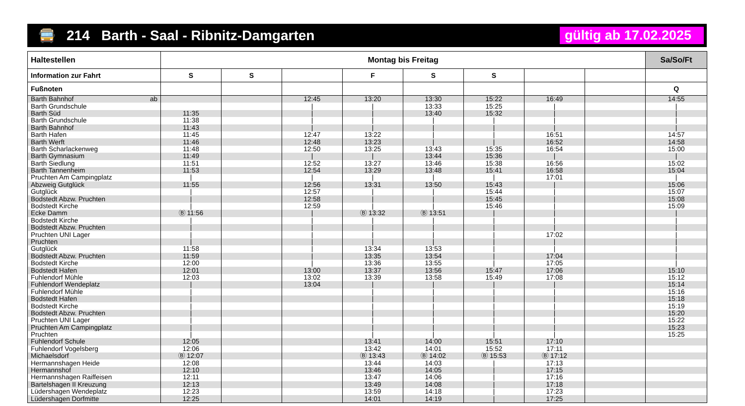🚍 214 Barth - Saal - Ribnitz-Damgarten
gültig ab 17.02.2025
| Haltestellen | Montag bis Freitag | | | | | | | | Sa/So/Ft |
| --- | --- | --- | --- | --- | --- | --- | --- | --- | --- |
| Information zur Fahrt | S | S | | F | S | S | | | |
| Fußnoten | | | | | | | | | Q |
| Barth Bahnhof ab | | | 12:45 | 13:20 | 13:30 | 15:22 | 16:49 | | 14:55 |
| Barth Grundschule | | | / | / | 13:33 | 15:25 | / | | / |
| Barth Süd | 11:35 | | / | / | 13:40 | 15:32 | / | | / |
| Barth Grundschule | 11:38 | | / | / | / | / | / | | / |
| Barth Bahnhof | 11:43 | | / | / | / | / | / | | / |
| Barth Hafen | 11:45 | | 12:47 | 13:22 | / | / | 16:51 | | 14:57 |
| Barth Werft | 11:46 | | 12:48 | 13:23 | / | / | 16:52 | | 14:58 |
| Barth Scharlackenweg | 11:48 | | 12:50 | 13:25 | 13:43 | 15:35 | 16:54 | | 15:00 |
| Barth Gymnasium | 11:49 | | / | / | 13:44 | 15:36 | / | | / |
| Barth Siedlung | 11:51 | | 12:52 | 13:27 | 13:46 | 15:38 | 16:56 | | 15:02 |
| Barth Tannenheim | 11:53 | | 12:54 | 13:29 | 13:48 | 15:41 | 16:58 | | 15:04 |
| Pruchten Am Campingplatz | / | | / | / | / | / | 17:01 | | / |
| Abzweig Gutglück | 11:55 | | 12:56 | 13:31 | 13:50 | 15:43 | / | | 15:06 |
| Gutglück | / | | 12:57 | / | / | 15:44 | / | | 15:07 |
| Bodstedt Abzw. Pruchten | / | | 12:58 | / | / | 15:45 | / | | 15:08 |
| Bodstedt Kirche | / | | 12:59 | / | / | 15:46 | / | | 15:09 |
| Ecke Damm | Ⓑ 11:56 | | / | Ⓑ 13:32 | Ⓑ 13:51 | / | / | | / |
| Bodstedt Kirche | / | | / | / | / | / | / | | / |
| Bodstedt Abzw. Pruchten | / | | / | / | / | / | / | | / |
| Pruchten UNI Lager | / | | / | / | / | / | 17:02 | | / |
| Pruchten | / | | / | / | / | / | / | | / |
| Gutglück | 11:58 | | / | 13:34 | 13:53 | / | / | | / |
| Bodstedt Abzw. Pruchten | 11:59 | | / | 13:35 | 13:54 | / | 17:04 | | / |
| Bodstedt Kirche | 12:00 | | / | 13:36 | 13:55 | / | 17:05 | | / |
| Bodstedt Hafen | 12:01 | | 13:00 | 13:37 | 13:56 | 15:47 | 17:06 | | 15:10 |
| Fuhlendorf Mühle | 12:03 | | 13:02 | 13:39 | 13:58 | 15:49 | 17:08 | | 15:12 |
| Fuhlendorf Wendeplatz | / | | 13:04 | / | / | / | / | | 15:14 |
| Fuhlendorf Mühle | / | | | / | / | / | / | | 15:16 |
| Bodstedt Hafen | / | | | / | / | / | / | | 15:18 |
| Bodstedt Kirche | / | | | / | / | / | / | | 15:19 |
| Bodstedt Abzw. Pruchten | / | | | / | / | / | / | | 15:20 |
| Pruchten UNI Lager | / | | | / | / | / | / | | 15:22 |
| Pruchten Am Campingplatz | / | | | / | / | / | / | | 15:23 |
| Pruchten | / | | | / | / | / | / | | 15:25 |
| Fuhlendorf Schule | 12:05 | | | 13:41 | 14:00 | 15:51 | 17:10 | | |
| Fuhlendorf Vogelsberg | 12:06 | | | 13:42 | 14:01 | 15:52 | 17:11 | | |
| Michaelsdorf | Ⓑ 12:07 | | | Ⓑ 13:43 | Ⓑ 14:02 | Ⓑ 15:53 | Ⓑ 17:12 | | |
| Hermannshagen Heide | 12:08 | | | 13:44 | 14:03 | / | 17:13 | | |
| Hermannshof | 12:10 | | | 13:46 | 14:05 | / | 17:15 | | |
| Hermannshagen Raiffeisen | 12:11 | | | 13:47 | 14:06 | / | 17:16 | | |
| Bartelshagen II Kreuzung | 12:13 | | | 13:49 | 14:08 | / | 17:18 | | |
| Lüdershagen Wendeplatz | 12:23 | | | 13:59 | 14:18 | / | 17:23 | | |
| Lüdershagen Dorfmitte | 12:25 | | | 14:01 | 14:19 | / | 17:25 | | |